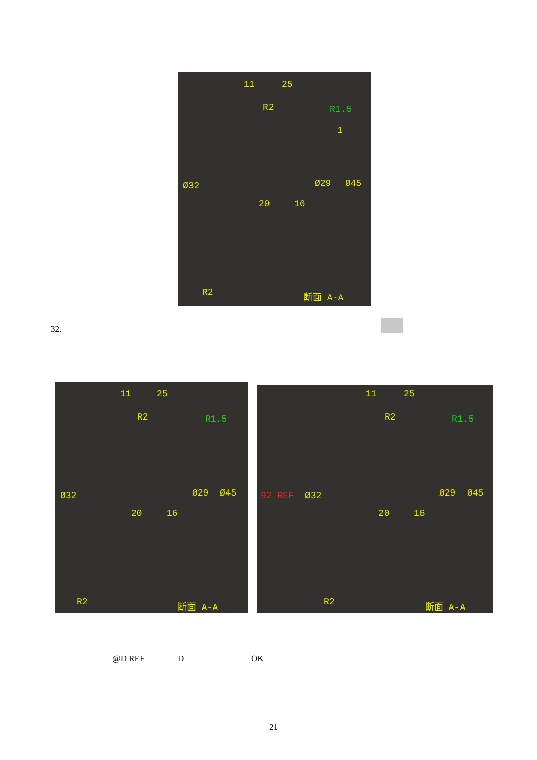11 25
R2 R1.5
1
Ø32 Ø29 Ø45
20 16
R2 断面 A-A
32.
11 25
R2 R1.5
Ø32 Ø29 Ø45
20 16
R2 断面 A-A
11 25
R2 R1.5
92 REF Ø32 Ø29 Ø45
20 16
R2 断面 A-A
@D REF D OK
21